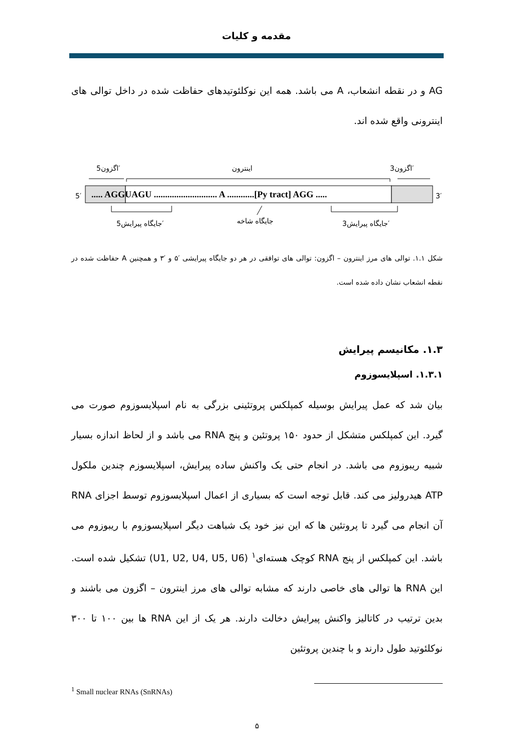مقدمه و کلیات
AG و در نقطه انشعاب، A می باشد. همه این نوکلئوتیدهای حفاظت شده در داخل توالی های اینترونی واقع شده اند.
5′
3′
..... AGGUAGU ............................ A ............[Py tract] AGG .....
اینترون
اگزون5′
اگزون3′
جایگاه پیرایش5′
جایگاه شاخه
جایگاه پیرایش3′
شکل ۱.۱. توالی های مرز اینترون – اگزون: توالی های توافقی در هر دو جایگاه پیرایشی ′۵ و ′۳ و همچنین A حفاظت شده در نقطه انشعاب نشان داده شده است.
۱.۳. مکانیسم پیرایش
۱.۳.۱. اسپلایسوزوم
بیان شد که عمل پیرایش بوسیله کمپلکس پروتئینی بزرگی به نام اسپلایسوزوم صورت می گیرد. این کمپلکس متشکل از حدود ۱۵۰ پروتئین و پنج RNA می باشد و از لحاظ اندازه بسیار شبیه ریبوزوم می باشد. در انجام حتی یک واکنش ساده پیرایش، اسپلایسوزم چندین ملکول ATP هیدرولیز می کند. قابل توجه است که بسیاری از اعمال اسپلایسوزوم توسط اجزای RNA آن انجام می گیرد تا پروتئین ها که این نیز خود یک شباهت دیگر اسپلایسوزوم با ریبوزوم می باشد. این کمپلکس از پنج RNA کوچک هسته‌ای<sup>۱</sup> (U1, U2, U4, U5, U6) تشکیل شده است. این RNA ها توالی های خاصی دارند که مشابه توالی های مرز اینترون – اگزون می باشند و بدین ترتیب در کاتالیز واکنش پیرایش دخالت دارند. هر یک از این RNA ها بین ۱۰۰ تا ۳۰۰ نوکلئوتید طول دارند و با چندین پروتئین
<sup>1</sup> Small nuclear RNAs (SnRNAs)
۵